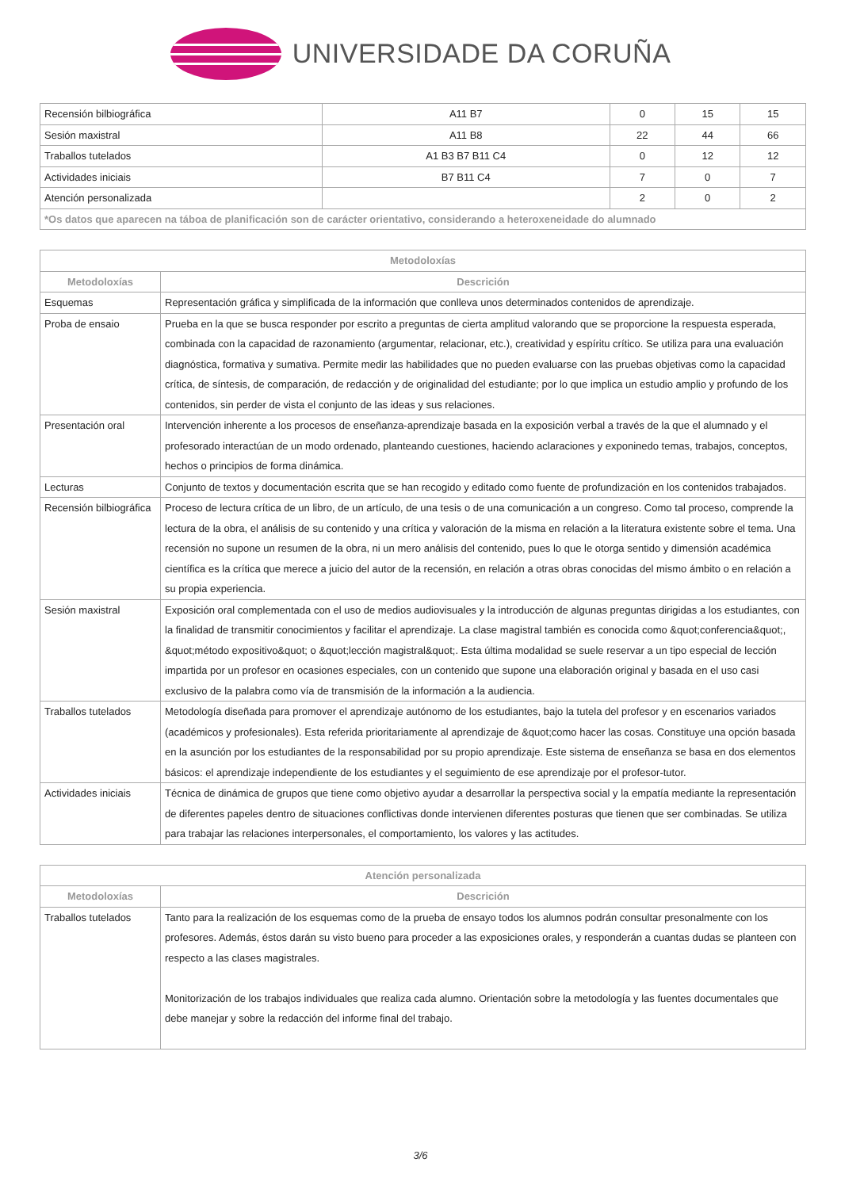UNIVERSIDADE DA CORUÑA
| Recensión bilbiográfica | A11 B7 | 0 | 15 | 15 |
| Sesión maxistral | A11 B8 | 22 | 44 | 66 |
| Traballos tutelados | A1 B3 B7 B11 C4 | 0 | 12 | 12 |
| Actividades iniciais | B7 B11 C4 | 7 | 0 | 7 |
| Atención personalizada | | 2 | 0 | 2 |
| *Os datos que aparecen na táboa de planificación son de carácter orientativo, considerando a heteroxeneidade do alumnado | | | | |
| Metodoloxías | |
| --- | --- |
| Metodoloxías | Descrición |
| Esquemas | Representación gráfica y simplificada de la información que conlleva unos determinados contenidos de aprendizaje. |
| Proba de ensaio | Prueba en la que se busca responder por escrito a preguntas de cierta amplitud valorando que se proporcione la respuesta esperada, combinada con la capacidad de razonamiento (argumentar, relacionar, etc.), creatividad y espíritu crítico. Se utiliza para una evaluación diagnóstica, formativa y sumativa. Permite medir las habilidades que no pueden evaluarse con las pruebas objetivas como la capacidad crítica, de síntesis, de comparación, de redacción y de originalidad del estudiante; por lo que implica un estudio amplio y profundo de los contenidos, sin perder de vista el conjunto de las ideas y sus relaciones. |
| Presentación oral | Intervención inherente a los procesos de enseñanza-aprendizaje basada en la exposición verbal a través de la que el alumnado y el profesorado interactúan de un modo ordenado, planteando cuestiones, haciendo aclaraciones y exponinedo temas, trabajos, conceptos, hechos o principios de forma dinámica. |
| Lecturas | Conjunto de textos y documentación escrita que se han recogido y editado como fuente de profundización en los contenidos trabajados. |
| Recensión bilbiográfica | Proceso de lectura crítica de un libro, de un artículo, de una tesis o de una comunicación a un congreso. Como tal proceso, comprende la lectura de la obra, el análisis de su contenido y una crítica y valoración de la misma en relación a la literatura existente sobre el tema. Una recensión no supone un resumen de la obra, ni un mero análisis del contenido, pues lo que le otorga sentido y dimensión académica científica es la crítica que merece a juicio del autor de la recensión, en relación a otras obras conocidas del mismo ámbito o en relación a su propia experiencia. |
| Sesión maxistral | Exposición oral complementada con el uso de medios audiovisuales y la introducción de algunas preguntas dirigidas a los estudiantes, con la finalidad de transmitir conocimientos y facilitar el aprendizaje. La clase magistral también es conocida como &quot;conferencia&quot;, &quot;método expositivo&quot; o &quot;lección magistral&quot;. Esta última modalidad se suele reservar a un tipo especial de lección impartida por un profesor en ocasiones especiales, con un contenido que supone una elaboración original y basada en el uso casi exclusivo de la palabra como vía de transmisión de la información a la audiencia. |
| Traballos tutelados | Metodología diseñada para promover el aprendizaje autónomo de los estudiantes, bajo la tutela del profesor y en escenarios variados (académicos y profesionales). Esta referida prioritariamente al aprendizaje de &quot;como hacer las cosas. Constituye una opción basada en la asunción por los estudiantes de la responsabilidad por su propio aprendizaje. Este sistema de enseñanza se basa en dos elementos básicos: el aprendizaje independiente de los estudiantes y el seguimiento de ese aprendizaje por el profesor-tutor. |
| Actividades iniciais | Técnica de dinámica de grupos que tiene como objetivo ayudar a desarrollar la perspectiva social y la empatía mediante la representación de diferentes papeles dentro de situaciones conflictivas donde intervienen diferentes posturas que tienen que ser combinadas. Se utiliza para trabajar las relaciones interpersonales, el comportamiento, los valores y las actitudes. |
| Atención personalizada | |
| --- | --- |
| Metodoloxías | Descrición |
| Traballos tutelados | Tanto para la realización de los esquemas como de la prueba de ensayo todos los alumnos podrán consultar presonalmente con los profesores. Además, éstos darán su visto bueno para proceder a las exposiciones orales, y responderán a cuantas dudas se planteen con respecto a las clases magistrales. Monitorización de los trabajos individuales que realiza cada alumno. Orientación sobre la metodología y las fuentes documentales que debe manejar y sobre la redacción del informe final del trabajo. |
3/6